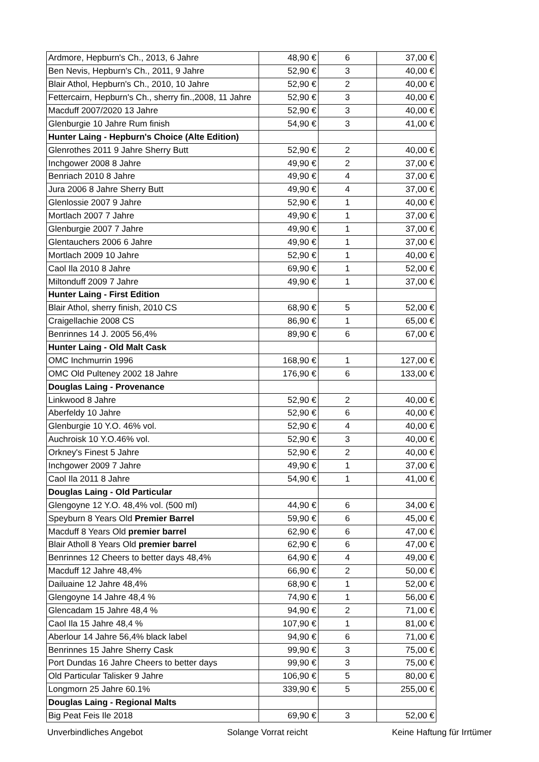| Ardmore, Hepburn's Ch., 2013, 6 Jahre | 48,90 € | 6 | 37,00 € |
| Ben Nevis, Hepburn's Ch., 2011, 9 Jahre | 52,90 € | 3 | 40,00 € |
| Blair Athol, Hepburn's Ch., 2010, 10 Jahre | 52,90 € | 2 | 40,00 € |
| Fettercairn, Hepburn's Ch., sherry fin.,2008, 11 Jahre | 52,90 € | 3 | 40,00 € |
| Macduff 2007/2020 13 Jahre | 52,90 € | 3 | 40,00 € |
| Glenburgie 10 Jahre Rum finish | 54,90 € | 3 | 41,00 € |
| Hunter Laing - Hepburn's Choice (Alte Edition) | | | |
| Glenrothes 2011 9 Jahre Sherry Butt | 52,90 € | 2 | 40,00 € |
| Inchgower 2008 8 Jahre | 49,90 € | 2 | 37,00 € |
| Benriach 2010 8 Jahre | 49,90 € | 4 | 37,00 € |
| Jura 2006 8 Jahre Sherry Butt | 49,90 € | 4 | 37,00 € |
| Glenlossie 2007 9 Jahre | 52,90 € | 1 | 40,00 € |
| Mortlach 2007 7 Jahre | 49,90 € | 1 | 37,00 € |
| Glenburgie 2007 7 Jahre | 49,90 € | 1 | 37,00 € |
| Glentauchers 2006 6 Jahre | 49,90 € | 1 | 37,00 € |
| Mortlach 2009 10 Jahre | 52,90 € | 1 | 40,00 € |
| Caol Ila 2010 8 Jahre | 69,90 € | 1 | 52,00 € |
| Miltonduff 2009 7 Jahre | 49,90 € | 1 | 37,00 € |
| Hunter Laing - First Edition | | | |
| Blair Athol, sherry finish, 2010 CS | 68,90 € | 5 | 52,00 € |
| Craigellachie 2008 CS | 86,90 € | 1 | 65,00 € |
| Benrinnes 14 J. 2005 56,4% | 89,90 € | 6 | 67,00 € |
| Hunter Laing - Old Malt Cask | | | |
| OMC Inchmurrin 1996 | 168,90 € | 1 | 127,00 € |
| OMC Old Pulteney 2002 18 Jahre | 176,90 € | 6 | 133,00 € |
| Douglas Laing - Provenance | | | |
| Linkwood 8 Jahre | 52,90 € | 2 | 40,00 € |
| Aberfeldy 10 Jahre | 52,90 € | 6 | 40,00 € |
| Glenburgie 10 Y.O. 46% vol. | 52,90 € | 4 | 40,00 € |
| Auchroisk 10 Y.O.46% vol. | 52,90 € | 3 | 40,00 € |
| Orkney's Finest 5 Jahre | 52,90 € | 2 | 40,00 € |
| Inchgower 2009 7 Jahre | 49,90 € | 1 | 37,00 € |
| Caol Ila 2011 8 Jahre | 54,90 € | 1 | 41,00 € |
| Douglas Laing - Old Particular | | | |
| Glengoyne 12 Y.O. 48,4% vol. (500 ml) | 44,90 € | 6 | 34,00 € |
| Speyburn 8 Years Old Premier Barrel | 59,90 € | 6 | 45,00 € |
| Macduff 8 Years Old premier barrel | 62,90 € | 6 | 47,00 € |
| Blair Atholl 8 Years Old premier barrel | 62,90 € | 6 | 47,00 € |
| Benrinnes 12 Cheers to better days 48,4% | 64,90 € | 4 | 49,00 € |
| Macduff 12 Jahre 48,4% | 66,90 € | 2 | 50,00 € |
| Dailuaine 12 Jahre 48,4% | 68,90 € | 1 | 52,00 € |
| Glengoyne 14 Jahre 48,4 % | 74,90 € | 1 | 56,00 € |
| Glencadam 15 Jahre 48,4 % | 94,90 € | 2 | 71,00 € |
| Caol Ila 15 Jahre 48,4 % | 107,90 € | 1 | 81,00 € |
| Aberlour 14 Jahre 56,4% black label | 94,90 € | 6 | 71,00 € |
| Benrinnes 15 Jahre Sherry Cask | 99,90 € | 3 | 75,00 € |
| Port Dundas 16 Jahre Cheers to better days | 99,90 € | 3 | 75,00 € |
| Old Particular Talisker 9 Jahre | 106,90 € | 5 | 80,00 € |
| Longmorn 25 Jahre 60.1% | 339,90 € | 5 | 255,00 € |
| Douglas Laing - Regional Malts | | | |
| Big Peat Feis Ile 2018 | 69,90 € | 3 | 52,00 € |
Unverbindliches Angebot Solange Vorrat reicht Keine Haftung für Irrtümer